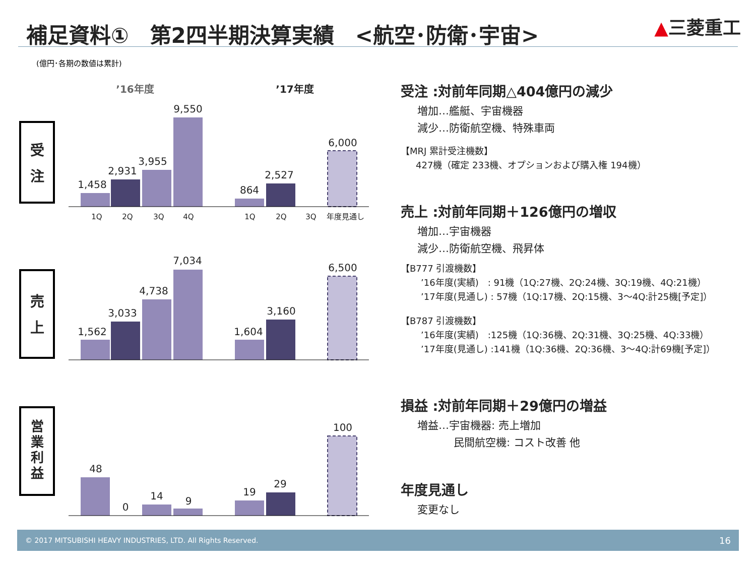補足資料①　第2四半期決算実績　<航空･防衛･宇宙>
▲三菱重工
(億円･各期の数値は累計)
’16年度
’17年度
受
注
1,458
2,931
3,955
9,550
864
2,527
6,000
1Q
2Q
3Q
4Q
1Q
2Q
3Q
年度見通し
売
上
1,562
3,033
4,738
7,034
1,604
3,160
6,500
営
業
利
益
48
0
14
9
19
29
100
受注 :対前年同期△404億円の減少
増加…艦艇、宇宙機器
減少…防衛航空機、特殊車両
【MRJ 累計受注機数】
427機（確定 233機、オプションおよび購入権 194機）
売上 :対前年同期＋126億円の増収
増加…宇宙機器
減少…防衛航空機、飛昇体
【B777 引渡機数】
’16年度(実績)　: 91機（1Q:27機、2Q:24機、3Q:19機、4Q:21機）
’17年度(見通し) : 57機（1Q:17機、2Q:15機、3～4Q:計25機[予定]）
【B787 引渡機数】
’16年度(実績)　:125機（1Q:36機、2Q:31機、3Q:25機、4Q:33機）
’17年度(見通し) :141機（1Q:36機、2Q:36機、3～4Q:計69機[予定]）
損益 :対前年同期＋29億円の増益
増益…宇宙機器: 売上増加
民間航空機: コスト改善 他
年度見通し
変更なし
© 2017 MITSUBISHI HEAVY INDUSTRIES, LTD. All Rights Reserved. 16